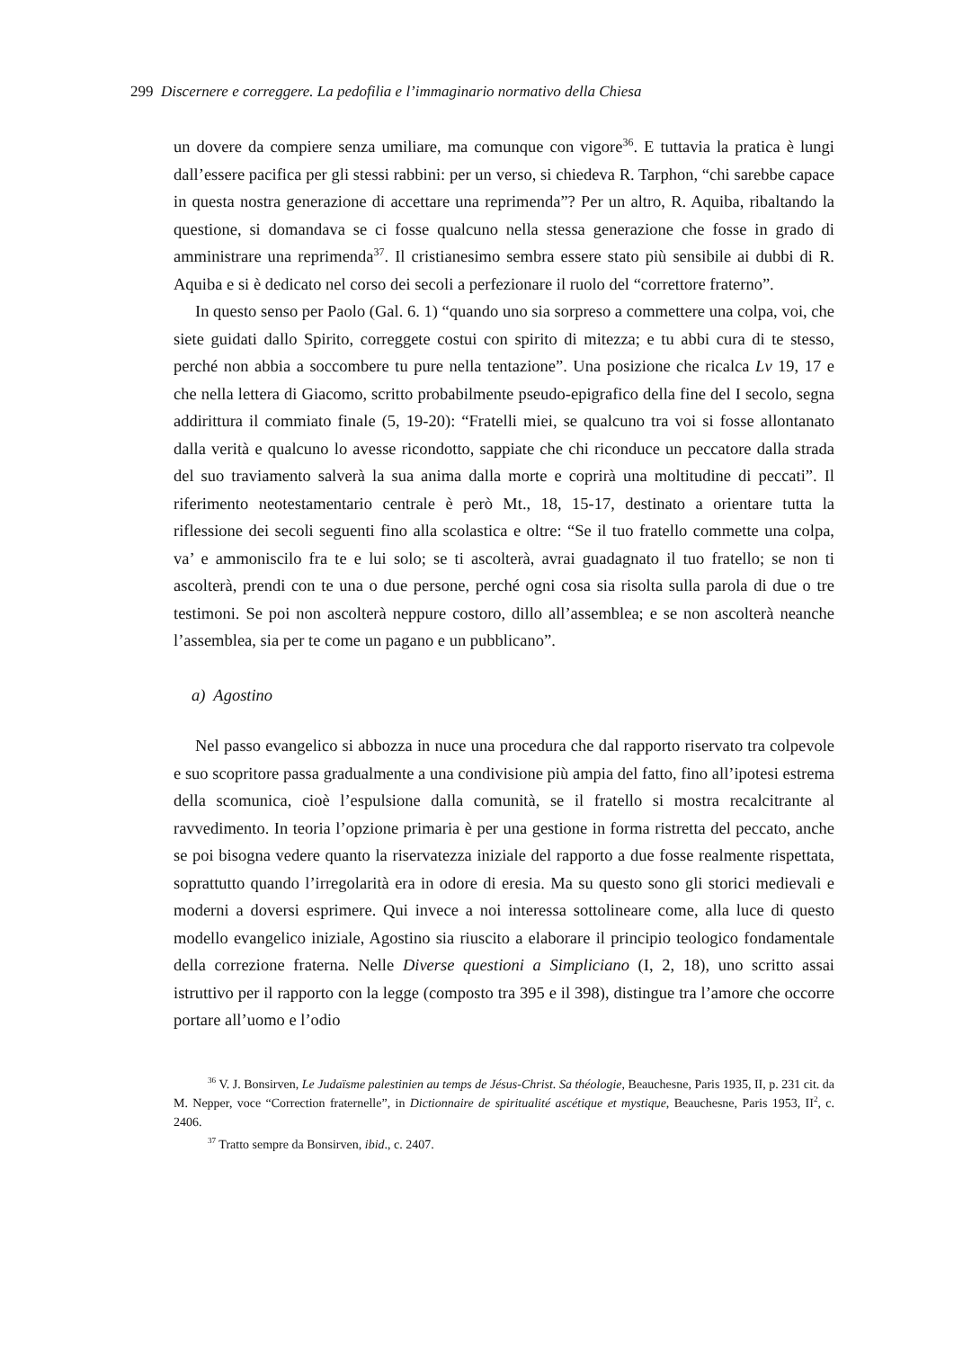299 Discernere e correggere. La pedofilia e l’immaginario normativo della Chiesa
un dovere da compiere senza umiliare, ma comunque con vigore<sup>36</sup>. E tuttavia la pratica è lungi dall’essere pacifica per gli stessi rabbini: per un verso, si chiedeva R. Tarphon, “chi sarebbe capace in questa nostra generazione di accettare una reprimenda”? Per un altro, R. Aquiba, ribaltando la questione, si domandava se ci fosse qualcuno nella stessa generazione che fosse in grado di amministrare una reprimenda<sup>37</sup>. Il cristianesimo sembra essere stato più sensibile ai dubbi di R. Aquiba e si è dedicato nel corso dei secoli a perfezionare il ruolo del “correttore fraterno”.
In questo senso per Paolo (Gal. 6. 1) “quando uno sia sorpreso a commettere una colpa, voi, che siete guidati dallo Spirito, correggete costui con spirito di mitezza; e tu abbi cura di te stesso, perché non abbia a soccombere tu pure nella tentazione”. Una posizione che ricalca Lv 19, 17 e che nella lettera di Giacomo, scritto probabilmente pseudo-epigrafico della fine del I secolo, segna addirittura il commiato finale (5, 19-20): “Fratelli miei, se qualcuno tra voi si fosse allontanato dalla verità e qualcuno lo avesse ricondotto, sappiate che chi riconduce un peccatore dalla strada del suo traviamento salverà la sua anima dalla morte e coprirà una moltitudine di peccati”. Il riferimento neotestamentario centrale è però Mt., 18, 15-17, destinato a orientare tutta la riflessione dei secoli seguenti fino alla scolastica e oltre: “Se il tuo fratello commette una colpa, va’ e ammoniscilo fra te e lui solo; se ti ascolterà, avrai guadagnato il tuo fratello; se non ti ascolterà, prendi con te una o due persone, perché ogni cosa sia risolta sulla parola di due o tre testimoni. Se poi non ascolterà neppure costoro, dillo all’assemblea; e se non ascolterà neanche l’assemblea, sia per te come un pagano e un pubblicano”.
a) Agostino
Nel passo evangelico si abbozza in nuce una procedura che dal rapporto riservato tra colpevole e suo scopritore passa gradualmente a una condivisione più ampia del fatto, fino all’ipotesi estrema della scomunica, cioè l’espulsione dalla comunità, se il fratello si mostra recalcitrante al ravvedimento. In teoria l’opzione primaria è per una gestione in forma ristretta del peccato, anche se poi bisogna vedere quanto la riservatezza iniziale del rapporto a due fosse realmente rispettata, soprattutto quando l’irregolarità era in odore di eresia. Ma su questo sono gli storici medievali e moderni a doversi esprimere. Qui invece a noi interessa sottolineare come, alla luce di questo modello evangelico iniziale, Agostino sia riuscito a elaborare il principio teologico fondamentale della correzione fraterna. Nelle Diverse questioni a Simpliciano (I, 2, 18), uno scritto assai istruttivo per il rapporto con la legge (composto tra 395 e il 398), distingue tra l’amore che occorre portare all’uomo e l’odio
<sup>36</sup> V. J. Bonsirven, Le Judaïsme palestinien au temps de Jésus-Christ. Sa théologie, Beauchesne, Paris 1935, II, p. 231 cit. da M. Nepper, voce “Correction fraternelle”, in Dictionnaire de spiritualité ascétique et mystique, Beauchesne, Paris 1953, II<sup>2</sup>, c. 2406.
<sup>37</sup> Tratto sempre da Bonsirven, ibid., c. 2407.